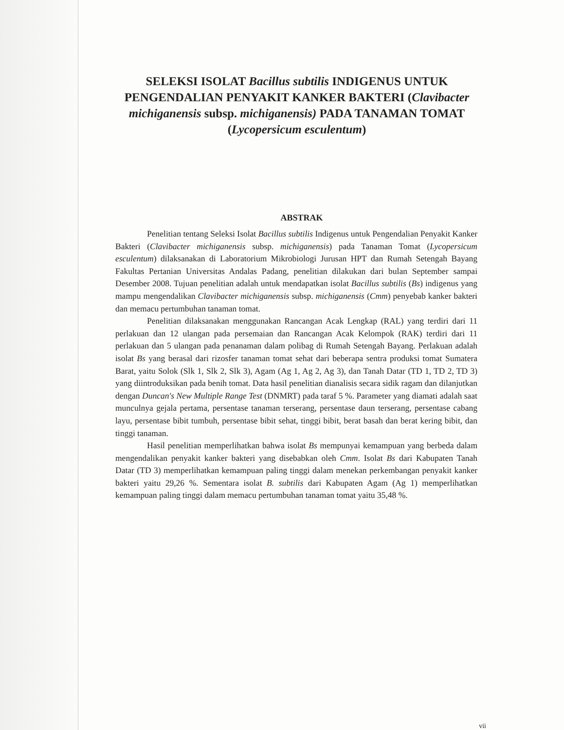SELEKSI ISOLAT Bacillus subtilis INDIGENUS UNTUK PENGENDALIAN PENYAKIT KANKER BAKTERI (Clavibacter michiganensis subsp. michiganensis) PADA TANAMAN TOMAT (Lycopersicum esculentum)
ABSTRAK
Penelitian tentang Seleksi Isolat Bacillus subtilis Indigenus untuk Pengendalian Penyakit Kanker Bakteri (Clavibacter michiganensis subsp. michiganensis) pada Tanaman Tomat (Lycopersicum esculentum) dilaksanakan di Laboratorium Mikrobiologi Jurusan HPT dan Rumah Setengah Bayang Fakultas Pertanian Universitas Andalas Padang, penelitian dilakukan dari bulan September sampai Desember 2008. Tujuan penelitian adalah untuk mendapatkan isolat Bacillus subtilis (Bs) indigenus yang mampu mengendalikan Clavibacter michiganensis subsp. michiganensis (Cmm) penyebab kanker bakteri dan memacu pertumbuhan tanaman tomat.
Penelitian dilaksanakan menggunakan Rancangan Acak Lengkap (RAL) yang terdiri dari 11 perlakuan dan 12 ulangan pada persemaian dan Rancangan Acak Kelompok (RAK) terdiri dari 11 perlakuan dan 5 ulangan pada penanaman dalam polibag di Rumah Setengah Bayang. Perlakuan adalah isolat Bs yang berasal dari rizosfer tanaman tomat sehat dari beberapa sentra produksi tomat Sumatera Barat, yaitu Solok (Slk 1, Slk 2, Slk 3), Agam (Ag 1, Ag 2, Ag 3), dan Tanah Datar (TD 1, TD 2, TD 3) yang diintroduksikan pada benih tomat. Data hasil penelitian dianalisis secara sidik ragam dan dilanjutkan dengan Duncan's New Multiple Range Test (DNMRT) pada taraf 5 %. Parameter yang diamati adalah saat munculnya gejala pertama, persentase tanaman terserang, persentase daun terserang, persentase cabang layu, persentase bibit tumbuh, persentase bibit sehat, tinggi bibit, berat basah dan berat kering bibit, dan tinggi tanaman.
Hasil penelitian memperlihatkan bahwa isolat Bs mempunyai kemampuan yang berbeda dalam mengendalikan penyakit kanker bakteri yang disebabkan oleh Cmm. Isolat Bs dari Kabupaten Tanah Datar (TD 3) memperlihatkan kemampuan paling tinggi dalam menekan perkembangan penyakit kanker bakteri yaitu 29,26 %. Sementara isolat B. subtilis dari Kabupaten Agam (Ag 1) memperlihatkan kemampuan paling tinggi dalam memacu pertumbuhan tanaman tomat yaitu 35,48 %.
vii